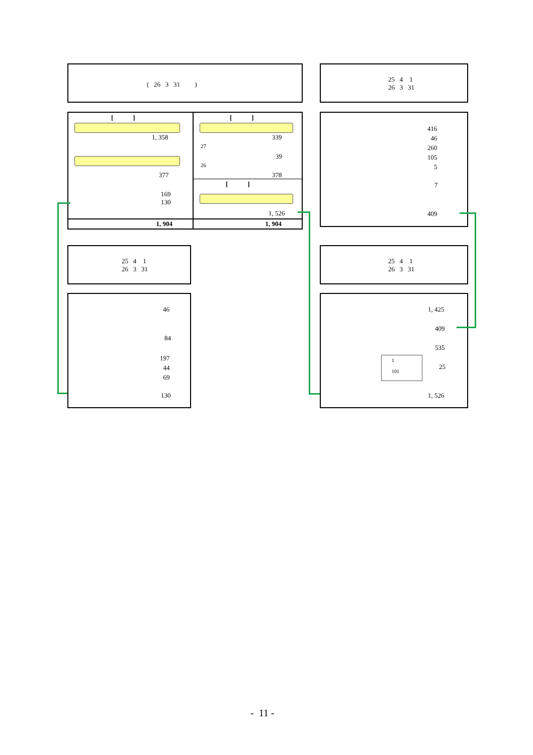( 26 3 31 )
25 4 1
26 3 31
| [ ] 1, 358 377 169 130 | [ ] 339 27 39 26 378 [ ] 1, 526 |
| 1, 904 | 1, 904 |
416
46
260
105
5
7
409
25 4 1
26 3 31
25 4 1
26 3 31
46
84
197
44
69
130
1, 425
409
535
1
101
25
1, 526
- 11 -